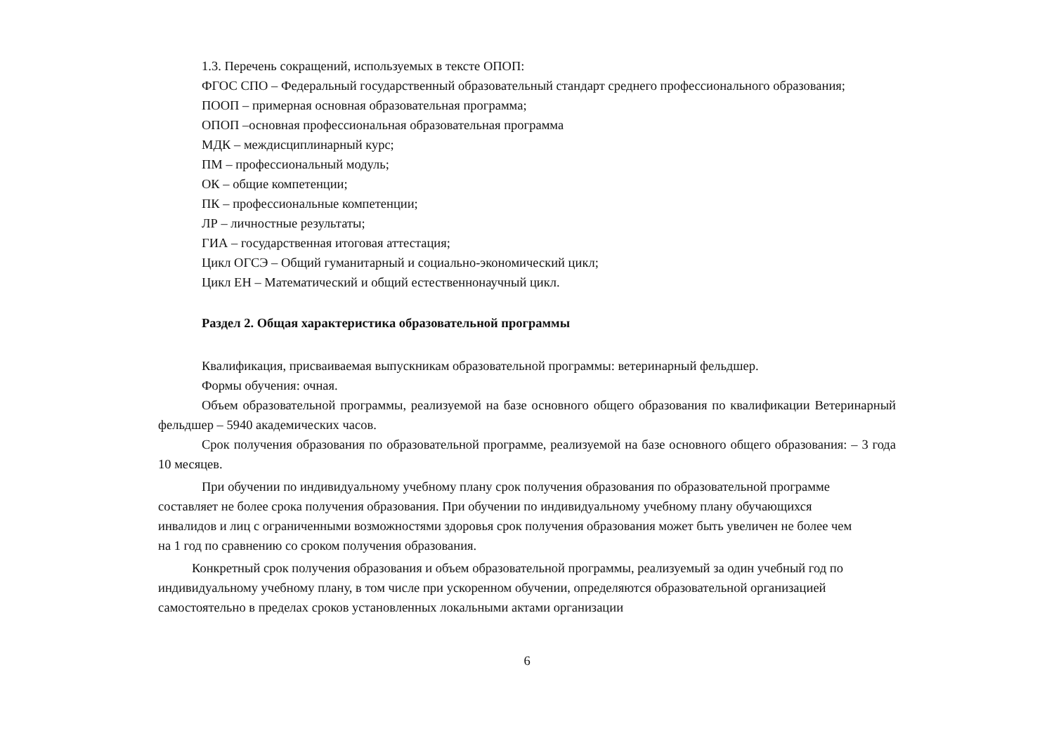1.3. Перечень сокращений, используемых в тексте ОПОП:
ФГОС СПО – Федеральный государственный образовательный стандарт среднего профессионального образования;
ПООП – примерная основная образовательная программа;
ОПОП –основная профессиональная образовательная программа
МДК – междисциплинарный курс;
ПМ – профессиональный модуль;
ОК – общие компетенции;
ПК – профессиональные компетенции;
ЛР – личностные результаты;
ГИА – государственная итоговая аттестация;
Цикл ОГСЭ – Общий гуманитарный и социально-экономический цикл;
Цикл ЕН – Математический и общий естественнонаучный цикл.
Раздел 2. Общая характеристика образовательной программы
Квалификация, присваиваемая выпускникам образовательной программы: ветеринарный фельдшер.
Формы обучения: очная.
Объем образовательной программы, реализуемой на базе основного общего образования по квалификации Ветеринарный фельдшер – 5940 академических часов.
Срок получения образования по образовательной программе, реализуемой на базе основного общего образования: – 3 года 10 месяцев.
При обучении по индивидуальному учебному плану срок получения образования по образовательной программе составляет не более срока получения образования. При обучении по индивидуальному учебному плану обучающихся инвалидов и лиц с ограниченными возможностями здоровья срок получения образования может быть увеличен не более чем на 1 год по сравнению со сроком получения образования.
Конкретный срок получения образования и объем образовательной программы, реализуемый за один учебный год по индивидуальному учебному плану, в том числе при ускоренном обучении, определяются образовательной организацией самостоятельно в пределах сроков установленных локальными актами организации
6